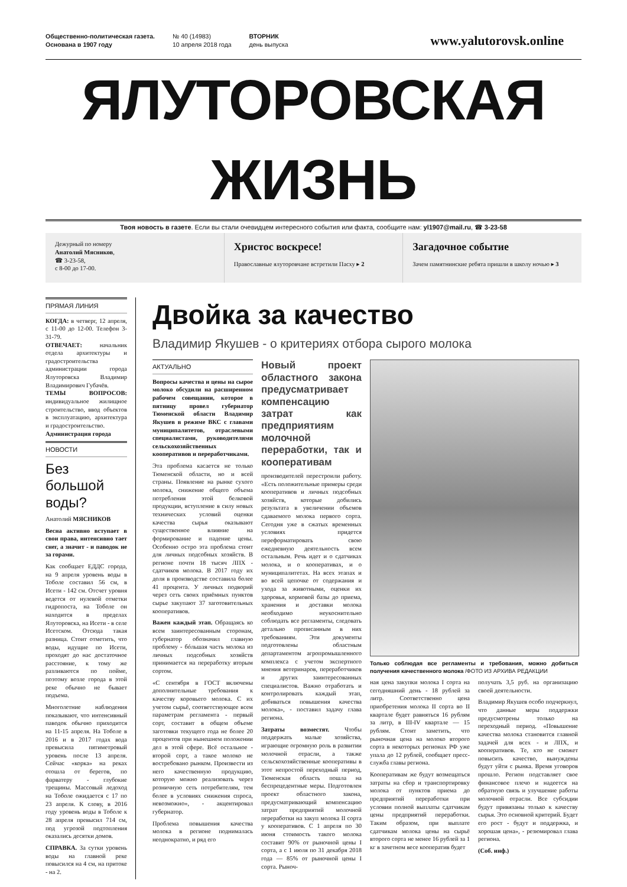Общественно-политическая газета.
Основана в 1907 году
№ 40 (14983)
10 апреля 2018 года
ВТОРНИК
день выпуска
www.yalutorovsk.online
ЯЛУТОРОВСКАЯ ЖИЗНЬ
Твоя новость в газете. Если вы стали очевидцем интересного события или факта, сообщите нам: yl1907@mail.ru, ☎ 3-23-58
Дежурный по номеру
Анатолий Мясников,
☎ 3-23-58,
с 8-00 до 17-00.
Христос воскресе!
Православные ялуторовчане встретили Пасху ▸ 2
Загадочное событие
Зачем памятнинские ребята пришли в школу ночью ▸ 3
ПРЯМАЯ ЛИНИЯ
КОГДА: в четверг, 12 апреля, с 11-00 до 12-00. Телефон 3-31-79.
ОТВЕЧАЕТ: начальник отдела архитектуры и градостроительства администрации города Ялуторовска Владимир Владимирович Губачёв.
ТЕМЫ ВОПРОСОВ: индивидуальное жилищное строительство, ввод объектов в эксплуатацию, архитектура и градостроительство.
Администрация города
НОВОСТИ
Без большой воды?
Анатолий МЯСНИКОВ
Весна активно вступает в свои права, интенсивно тает снег, а значит - и паводок не за горами.
Как сообщает ЕДДС города, на 9 апреля уровень воды в Тоболе составил 56 см, в Исети - 142 см. Отсчет уровня ведется от нулевой отметки гидропоста, на Тоболе он находится в пределах Ялуторовска, на Исети - в селе Исетском. Отсюда такая разница. Стоит отметить, что воды, идущие по Исети, проходят до нас достаточное расстояние, к тому же разливаются по пойме, поэтому возле города в этой реке обычно не бывает подъема.
Многолетние наблюдения показывают, что интенсивный паводок обычно приходится на 11-15 апреля. На Тоболе в 2016 и в 2017 годах вода превысила пятиметровый уровень после 13 апреля. Сейчас «корка» на реках отошла от берегов, по фарватеру - глубокие трещины. Массовый ледоход на Тоболе ожидается с 17 по 23 апреля. К слову, в 2016 году уровень воды в Тоболе к 28 апреля превысил 714 см, под угрозой подтопления оказались десятки домов.
СПРАВКА. За сутки уровень воды на главной реке повысился на 4 см, на притоке - на 2.
Двойка за качество
Владимир Якушев - о критериях отбора сырого молока
АКТУАЛЬНО
Вопросы качества и цены на сырое молоко обсудили на расширенном рабочем совещании, которое в пятницу провел губернатор Тюменской области Владимир Якушев в режиме ВКС с главами муниципалитетов, отраслевыми специалистами, руководителями сельскохозяйственных кооперативов и переработчиками.
Эта проблема касается не только Тюменской области, но и всей страны. Появление на рынке сухого молока, снижение общего объема потребления этой белковой продукции, вступление в силу новых технических условий оценки качества сырья оказывают существенное влияние на формирование и падение цены. Особенно остро эта проблема стоит для личных подсобных хозяйств. В регионе почти 18 тысяч ЛПХ - сдатчиков молока. В 2017 году их доля в производстве составила более 41 процента. У личных подворий через сеть своих приёмных пунктов сырье закупают 37 заготовительных кооперативов.
Важен каждый этап. Обращаясь ко всем заинтересованным сторонам, губернатор обозначил главную проблему - бóльшая часть молока из личных подсобных хозяйств принимается на переработку вторым сортом.
«С сентября в ГОСТ включены дополнительные требования к качеству коровьего молока. С их учетом сырьё, соответствующее всем параметрам регламента - первый сорт, составит в общем объеме заготовки текущего года не более 20 процентов при нынешнем положении дел в этой сфере. Всё остальное - второй сорт, а такое молоко не востребовано рынком. Произвести из него качественную продукцию, которую можно реализовать через розничную сеть потребителям, тем более в условиях снижения спроса, невозможно», - акцентировал губернатор.
Проблема повышения качества молока в регионе поднималась неоднократно, и ряд его
Новый проект областного закона предусматривает компенсацию затрат как предприятиям молочной переработки, так и кооперативам
производителей перестроили работу. «Есть положительные примеры среди кооперативов и личных подсобных хозяйств, которые добились результата в увеличении объемов сдаваемого молока первого сорта. Сегодня уже в сжатых временных условиях придется переформатировать свою ежедневную деятельность всем остальным. Речь идет и о сдатчиках молока, и о кооперативах, и о муниципалитетах. На всех этапах и во всей цепочке от содержания и ухода за животными, оценки их здоровья, кормовой базы до приема, хранения и доставки молока необходимо неукоснительно соблюдать все регламенты, следовать детально прописанным в них требованиям. Эти документы подготовлены областным департаментом агропромышленного комплекса с учетом экспертного мнения ветеринаров, переработчиков и других заинтересованных специалистов. Важно отработать и контролировать каждый этап, добиваться повышения качества молока», - поставил задачу глава региона.
Затраты возместят. Чтобы поддержать малые хозяйства, играющие огромную роль в развитии молочной отрасли, а также сельскохозяйственные кооперативы в этот непростой переходный период, Тюменская область пошла на беспрецедентные меры. Подготовлен проект областного закона, предусматривающий компенсацию затрат предприятий молочной переработки на закуп молока II сорта у кооперативов. С 1 апреля по 30 июня стоимость такого молока составит 90% от рыночной цены I сорта, а с 1 июля по 31 декабря 2018 года — 85% от рыночной цены I сорта. Рыноч-
Только соблюдая все регламенты и требования, можно добиться получения качественного молока /ФОТО ИЗ АРХИВА РЕДАКЦИИ
ная цена закупки молока I сорта на сегодняшний день - 18 рублей за литр. Соответственно цена приобретения молока II сорта во II квартале будет равняться 16 рублям за литр, в III-IV квартале — 15 рублям. Стоит заметить, что рыночная цена на молоко второго сорта в некоторых регионах РФ уже упала до 12 рублей, сообщает пресс-служба главы региона.
Кооперативам же будут возмещаться затраты на сбор и транспортировку молока от пунктов приема до предприятий переработки при условии полной выплаты сдатчикам цены предприятий переработки. Таким образом, при выплате сдатчикам молока цены на сырьё второго сорта не менее 16 рублей за 1 кг в зачетном весе кооператив будет
получать 3,5 руб. на организацию своей деятельности.
Владимир Якушев особо подчеркнул, что данные меры поддержки предусмотрены только на переходный период. «Повышение качества молока становится главной задачей для всех - и ЛПХ, и кооперативов. Те, кто не сможет повысить качество, вынуждены будут уйти с рынка. Время уговоров прошло. Регион подставляет свое финансовое плечо и надеется на обратную связь и улучшение работы молочной отрасли. Все субсидии будут привязаны только к качеству сырья. Это основной критерий. Будет его рост - будут и поддержка, и хорошая цена», - резюмировал глава региона.
(Соб. инф.)